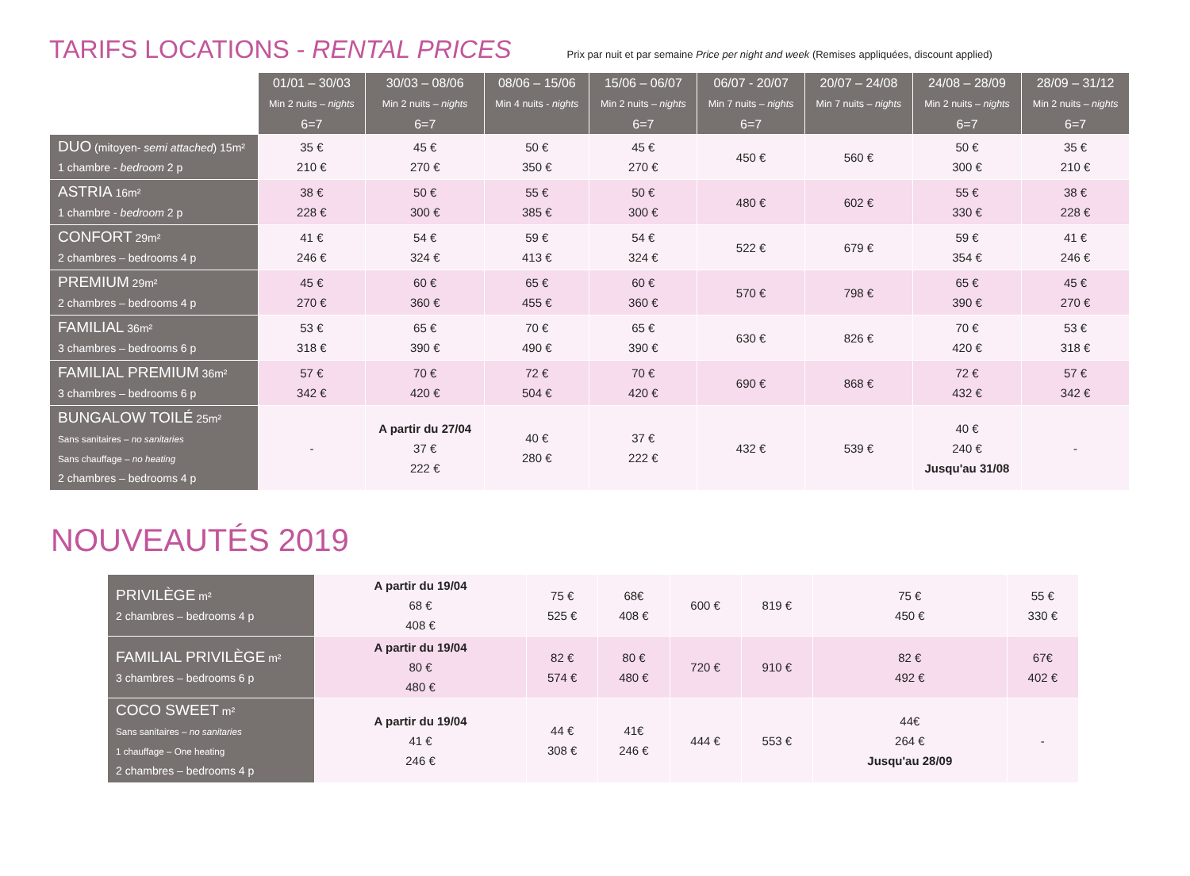TARIFS LOCATIONS - RENTAL PRICES
Prix par nuit et par semaine Price per night and week (Remises appliquées, discount applied)
| | 01/01 – 30/03 Min 2 nuits – nights 6=7 | 30/03 – 08/06 Min 2 nuits – nights 6=7 | 08/06 – 15/06 Min 4 nuits - nights | 15/06 – 06/07 Min 2 nuits – nights 6=7 | 06/07 - 20/07 Min 7 nuits – nights 6=7 | 20/07 – 24/08 Min 7 nuits – nights | 24/08 – 28/09 Min 2 nuits – nights 6=7 | 28/09 – 31/12 Min 2 nuits – nights 6=7 |
| DUO (mitoyen- semi attached ) 15m² 1 chambre - bedroom 2 p | 35 € 210 € | 45 € 270 € | 50 € 350 € | 45 € 270 € | 450 € | 560 € | 50 € 300 € | 35 € 210 € |
| ASTRIA 16m² 1 chambre - bedroom 2 p | 38 € 228 € | 50 € 300 € | 55 € 385 € | 50 € 300 € | 480 € | 602 € | 55 € 330 € | 38 € 228 € |
| CONFORT 29m² 2 chambres – bedrooms 4 p | 41 € 246 € | 54 € 324 € | 59 € 413 € | 54 € 324 € | 522 € | 679 € | 59 € 354 € | 41 € 246 € |
| PREMIUM 29m² 2 chambres – bedrooms 4 p | 45 € 270 € | 60 € 360 € | 65 € 455 € | 60 € 360 € | 570 € | 798 € | 65 € 390 € | 45 € 270 € |
| FAMILIAL 36m² 3 chambres – bedrooms 6 p | 53 € 318 € | 65 € 390 € | 70 € 490 € | 65 € 390 € | 630 € | 826 € | 70 € 420 € | 53 € 318 € |
| FAMILIAL PREMIUM 36m² 3 chambres – bedrooms 6 p | 57 € 342 € | 70 € 420 € | 72 € 504 € | 70 € 420 € | 690 € | 868 € | 72 € 432 € | 57 € 342 € |
| BUNGALOW TOILÉ 25m² Sans sanitaires – no sanitaries Sans chauffage – no heating 2 chambres – bedrooms 4 p | - | A partir du 27/04 37 € 222 € | 40 € 280 € | 37 € 222 € | 432 € | 539 € | 40 € 240 € Jusqu'au 31/08 | - |
NOUVEAUTÉS 2019
| PRIVILÈGE m² 2 chambres – bedrooms 4 p | A partir du 19/04 68 € 408 € | 75 € 525 € | 68€ 408 € | 600 € | 819 € | 75 € 450 € | 55 € 330 € |
| FAMILIAL PRIVILÈGE m² 3 chambres – bedrooms 6 p | A partir du 19/04 80 € 480 € | 82 € 574 € | 80 € 480 € | 720 € | 910 € | 82 € 492 € | 67€ 402 € |
| COCO SWEET m² Sans sanitaires – no sanitaries 1 chauffage – One heating 2 chambres – bedrooms 4 p | A partir du 19/04 41 € 246 € | 44 € 308 € | 41€ 246 € | 444 € | 553 € | 44€ 264 € Jusqu'au 28/09 | - |